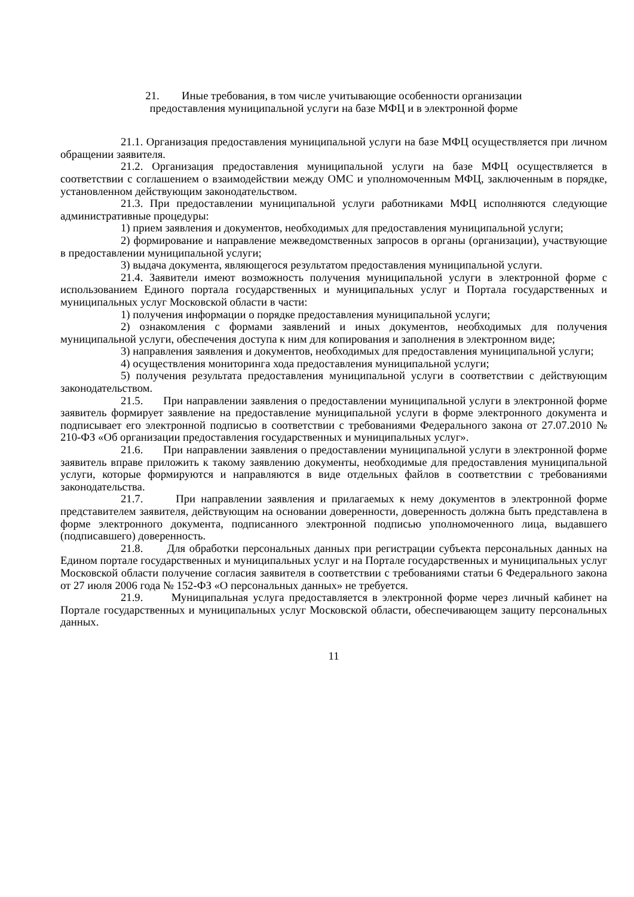21. Иные требования, в том числе учитывающие особенности организации
предоставления муниципальной услуги на базе МФЦ и в электронной форме
21.1. Организация предоставления муниципальной услуги на базе МФЦ осуществляется при личном обращении заявителя.
21.2. Организация предоставления муниципальной услуги на базе МФЦ осуществляется в соответствии с соглашением о взаимодействии между ОМС и уполномоченным МФЦ, заключенным в порядке, установленном действующим законодательством.
21.3. При предоставлении муниципальной услуги работниками МФЦ исполняются следующие административные процедуры:
1) прием заявления и документов, необходимых для предоставления муниципальной услуги;
2) формирование и направление межведомственных запросов в органы (организации), участвующие в предоставлении муниципальной услуги;
3) выдача документа, являющегося результатом предоставления муниципальной услуги.
21.4. Заявители имеют возможность получения муниципальной услуги в электронной форме с использованием Единого портала государственных и муниципальных услуг и Портала государственных и муниципальных услуг Московской области в части:
1) получения информации о порядке предоставления муниципальной услуги;
2) ознакомления с формами заявлений и иных документов, необходимых для получения муниципальной услуги, обеспечения доступа к ним для копирования и заполнения в электронном виде;
3) направления заявления и документов, необходимых для предоставления муниципальной услуги;
4) осуществления мониторинга хода предоставления муниципальной услуги;
5) получения результата предоставления муниципальной услуги в соответствии с действующим законодательством.
21.5. При направлении заявления о предоставлении муниципальной услуги в электронной форме заявитель формирует заявление на предоставление муниципальной услуги в форме электронного документа и подписывает его электронной подписью в соответствии с требованиями Федерального закона от 27.07.2010 № 210-ФЗ «Об организации предоставления государственных и муниципальных услуг».
21.6. При направлении заявления о предоставлении муниципальной услуги в электронной форме заявитель вправе приложить к такому заявлению документы, необходимые для предоставления муниципальной услуги, которые формируются и направляются в виде отдельных файлов в соответствии с требованиями законодательства.
21.7. При направлении заявления и прилагаемых к нему документов в электронной форме представителем заявителя, действующим на основании доверенности, доверенность должна быть представлена в форме электронного документа, подписанного электронной подписью уполномоченного лица, выдавшего (подписавшего) доверенность.
21.8. Для обработки персональных данных при регистрации субъекта персональных данных на Едином портале государственных и муниципальных услуг и на Портале государственных и муниципальных услуг Московской области получение согласия заявителя в соответствии с требованиями статьи 6 Федерального закона от 27 июля 2006 года № 152-ФЗ «О персональных данных» не требуется.
21.9. Муниципальная услуга предоставляется в электронной форме через личный кабинет на Портале государственных и муниципальных услуг Московской области, обеспечивающем защиту персональных данных.
11